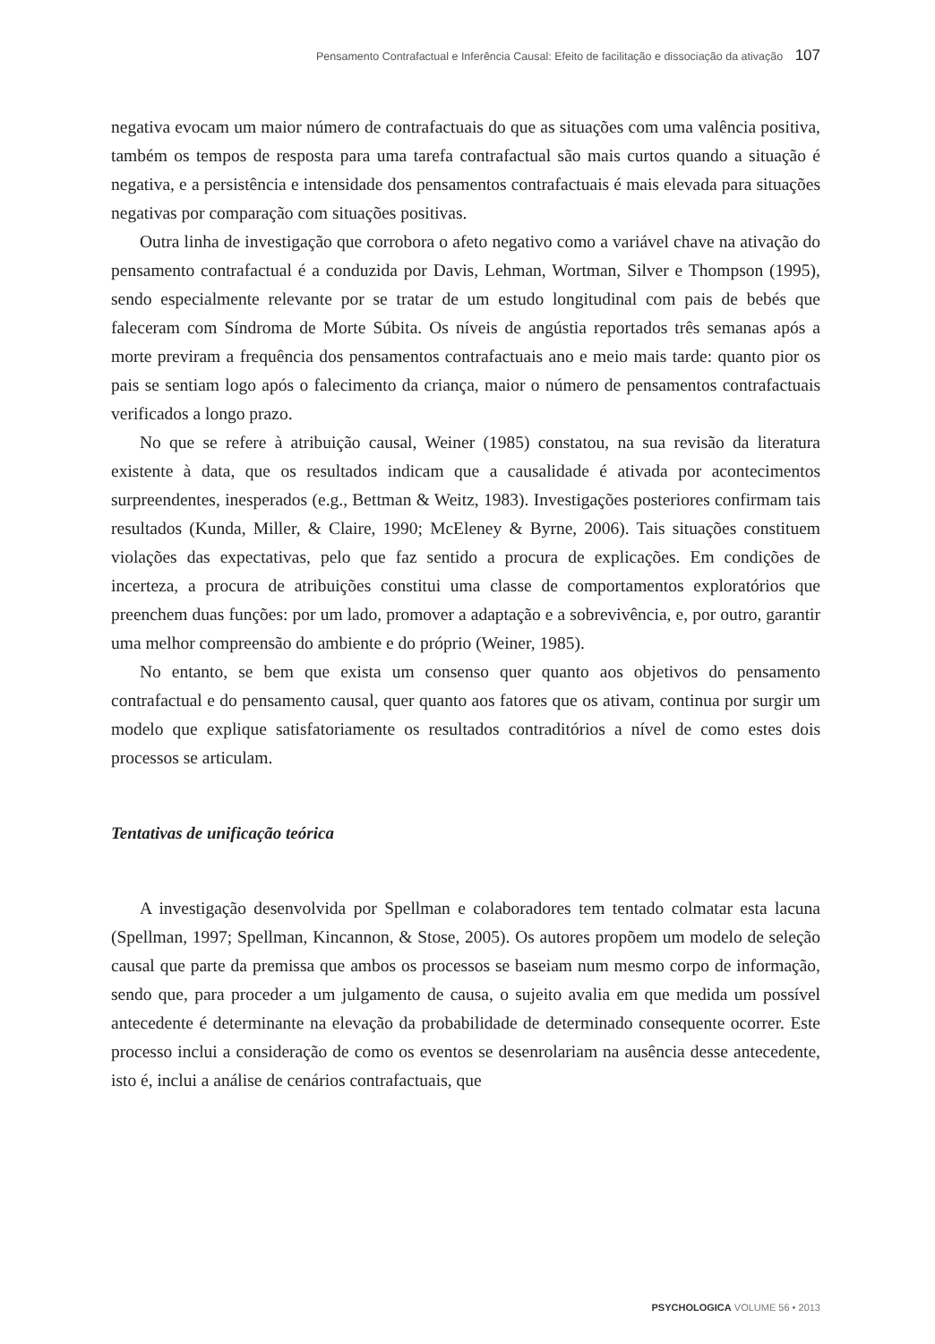Pensamento Contrafactual e Inferência Causal: Efeito de facilitação e dissociação da ativação 107
negativa evocam um maior número de contrafactuais do que as situações com uma valência positiva, também os tempos de resposta para uma tarefa contrafactual são mais curtos quando a situação é negativa, e a persistência e intensidade dos pensamentos contrafactuais é mais elevada para situações negativas por comparação com situações positivas.
Outra linha de investigação que corrobora o afeto negativo como a variável chave na ativação do pensamento contrafactual é a conduzida por Davis, Lehman, Wortman, Silver e Thompson (1995), sendo especialmente relevante por se tratar de um estudo longitudinal com pais de bebés que faleceram com Síndroma de Morte Súbita. Os níveis de angústia reportados três semanas após a morte previram a frequência dos pensamentos contrafactuais ano e meio mais tarde: quanto pior os pais se sentiam logo após o falecimento da criança, maior o número de pensamentos contrafactuais verificados a longo prazo.
No que se refere à atribuição causal, Weiner (1985) constatou, na sua revisão da literatura existente à data, que os resultados indicam que a causalidade é ativada por acontecimentos surpreendentes, inesperados (e.g., Bettman & Weitz, 1983). Investigações posteriores confirmam tais resultados (Kunda, Miller, & Claire, 1990; McEleney & Byrne, 2006). Tais situações constituem violações das expectativas, pelo que faz sentido a procura de explicações. Em condições de incerteza, a procura de atribuições constitui uma classe de comportamentos exploratórios que preenchem duas funções: por um lado, promover a adaptação e a sobrevivência, e, por outro, garantir uma melhor compreensão do ambiente e do próprio (Weiner, 1985).
No entanto, se bem que exista um consenso quer quanto aos objetivos do pensamento contrafactual e do pensamento causal, quer quanto aos fatores que os ativam, continua por surgir um modelo que explique satisfatoriamente os resultados contraditórios a nível de como estes dois processos se articulam.
Tentativas de unificação teórica
A investigação desenvolvida por Spellman e colaboradores tem tentado colmatar esta lacuna (Spellman, 1997; Spellman, Kincannon, & Stose, 2005). Os autores propõem um modelo de seleção causal que parte da premissa que ambos os processos se baseiam num mesmo corpo de informação, sendo que, para proceder a um julgamento de causa, o sujeito avalia em que medida um possível antecedente é determinante na elevação da probabilidade de determinado consequente ocorrer. Este processo inclui a consideração de como os eventos se desenrolariam na ausência desse antecedente, isto é, inclui a análise de cenários contrafactuais, que
PSYCHOLOGICA VOLUME 56 • 2013